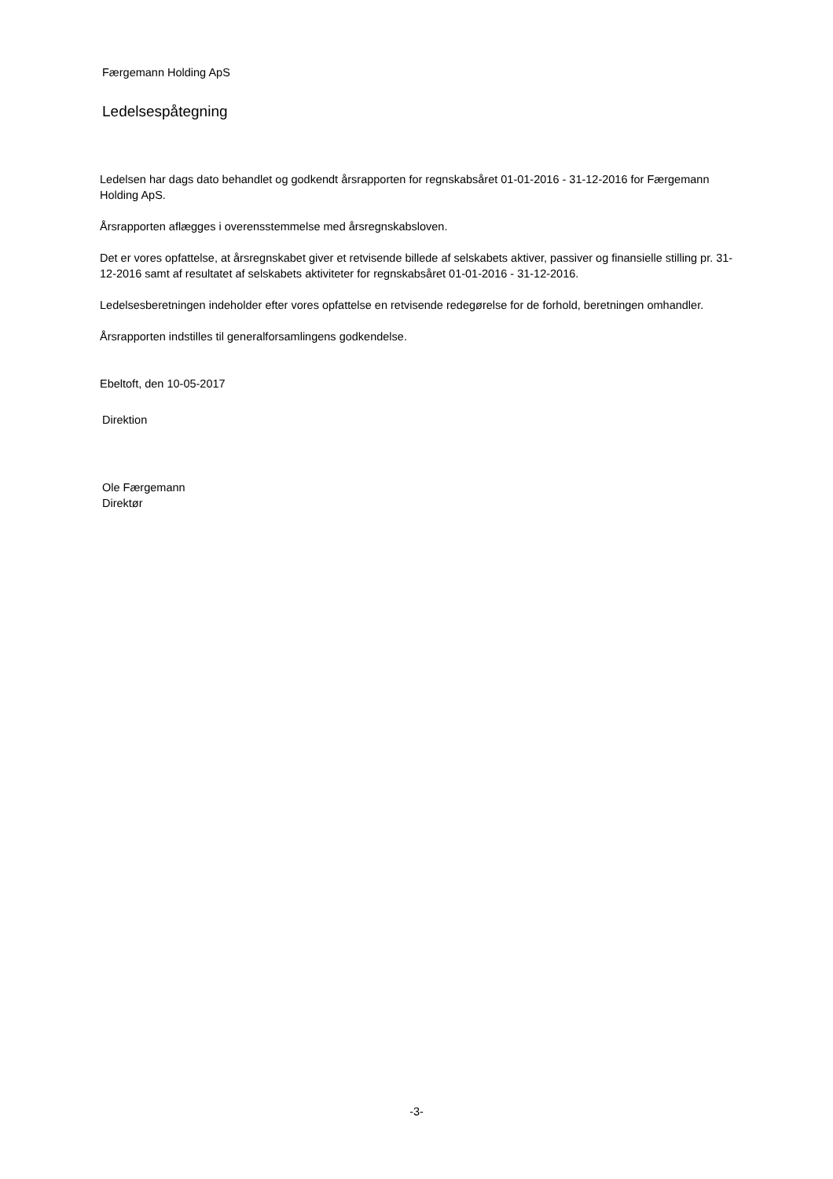Færgemann Holding ApS
Ledelsespåtegning
Ledelsen har dags dato behandlet og godkendt årsrapporten for regnskabsåret 01-01-2016 - 31-12-2016 for Færgemann Holding ApS.
Årsrapporten aflægges i overensstemmelse med årsregnskabsloven.
Det er vores opfattelse, at årsregnskabet giver et retvisende billede af selskabets aktiver, passiver og finansielle stilling pr. 31-12-2016 samt af resultatet af selskabets aktiviteter for regnskabsåret 01-01-2016 - 31-12-2016.
Ledelsesberetningen indeholder efter vores opfattelse en retvisende redegørelse for de forhold, beretningen omhandler.
Årsrapporten indstilles til generalforsamlingens godkendelse.
Ebeltoft, den 10-05-2017
Direktion
Ole Færgemann
Direktør
-3-